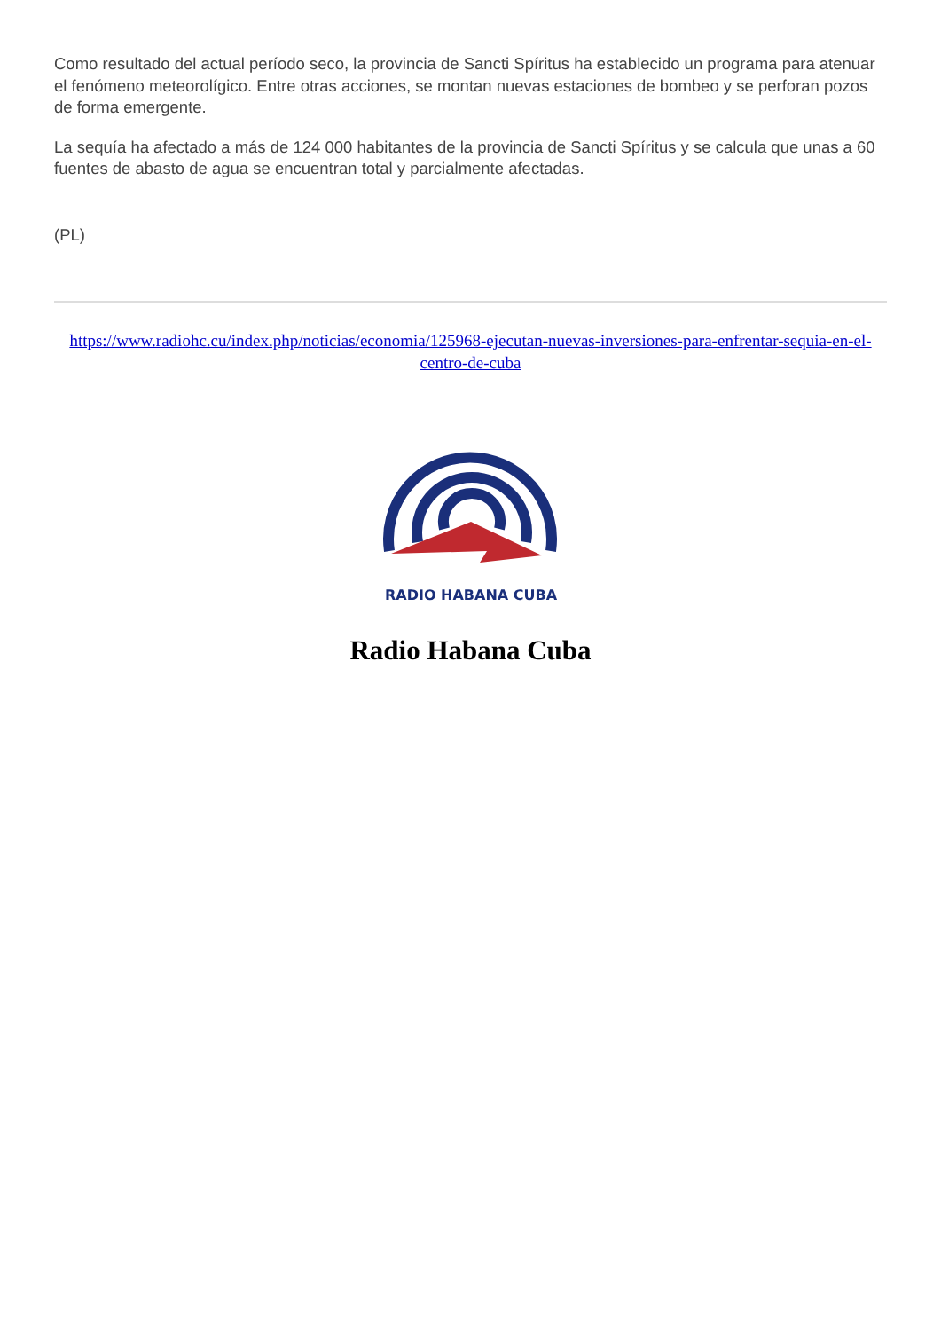Como resultado del actual período seco, la provincia de Sancti Spíritus ha establecido un programa para atenuar el fenómeno meteorolígico. Entre otras acciones, se montan nuevas estaciones de bombeo y se perforan pozos de forma emergente.
La sequía ha afectado a más de 124 000 habitantes de la provincia de Sancti Spíritus y se calcula que unas a 60 fuentes de abasto de agua se encuentran total y parcialmente afectadas.
(PL)
https://www.radiohc.cu/index.php/noticias/economia/125968-ejecutan-nuevas-inversiones-para-enfrentar-sequia-en-el-centro-de-cuba
RADIO HABANA CUBA
Radio Habana Cuba